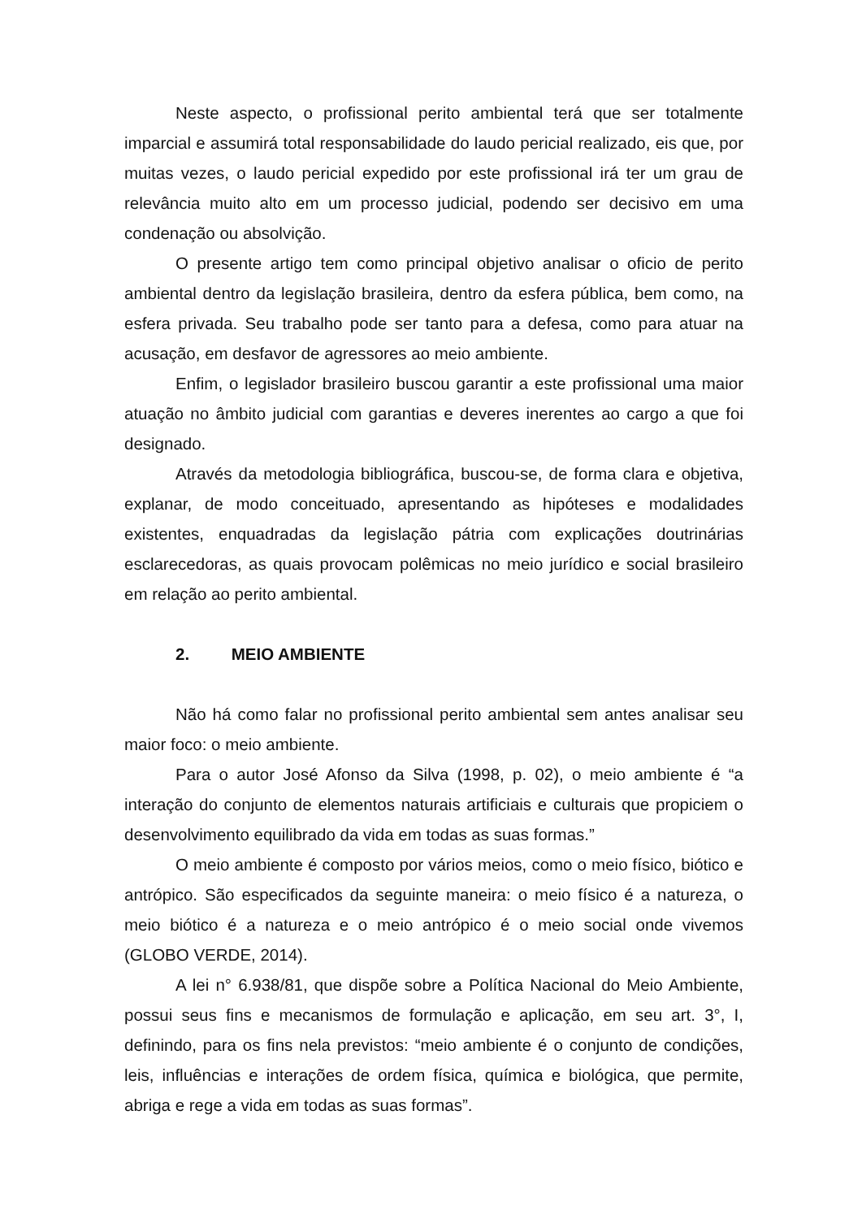Neste aspecto, o profissional perito ambiental terá que ser totalmente imparcial e assumirá total responsabilidade do laudo pericial realizado, eis que, por muitas vezes, o laudo pericial expedido por este profissional irá ter um grau de relevância muito alto em um processo judicial, podendo ser decisivo em uma condenação ou absolvição.
O presente artigo tem como principal objetivo analisar o oficio de perito ambiental dentro da legislação brasileira, dentro da esfera pública, bem como, na esfera privada. Seu trabalho pode ser tanto para a defesa, como para atuar na acusação, em desfavor de agressores ao meio ambiente.
Enfim, o legislador brasileiro buscou garantir a este profissional uma maior atuação no âmbito judicial com garantias e deveres inerentes ao cargo a que foi designado.
Através da metodologia bibliográfica, buscou-se, de forma clara e objetiva, explanar, de modo conceituado, apresentando as hipóteses e modalidades existentes, enquadradas da legislação pátria com explicações doutrinárias esclarecedoras, as quais provocam polêmicas no meio jurídico e social brasileiro em relação ao perito ambiental.
2. MEIO AMBIENTE
Não há como falar no profissional perito ambiental sem antes analisar seu maior foco: o meio ambiente.
Para o autor José Afonso da Silva (1998, p. 02), o meio ambiente é “a interação do conjunto de elementos naturais artificiais e culturais que propiciem o desenvolvimento equilibrado da vida em todas as suas formas.”
O meio ambiente é composto por vários meios, como o meio físico, biótico e antrópico. São especificados da seguinte maneira: o meio físico é a natureza, o meio biótico é a natureza e o meio antrópico é o meio social onde vivemos (GLOBO VERDE, 2014).
A lei n° 6.938/81, que dispõe sobre a Política Nacional do Meio Ambiente, possui seus fins e mecanismos de formulação e aplicação, em seu art. 3°, I, definindo, para os fins nela previstos: “meio ambiente é o conjunto de condições, leis, influências e interações de ordem física, química e biológica, que permite, abriga e rege a vida em todas as suas formas”.